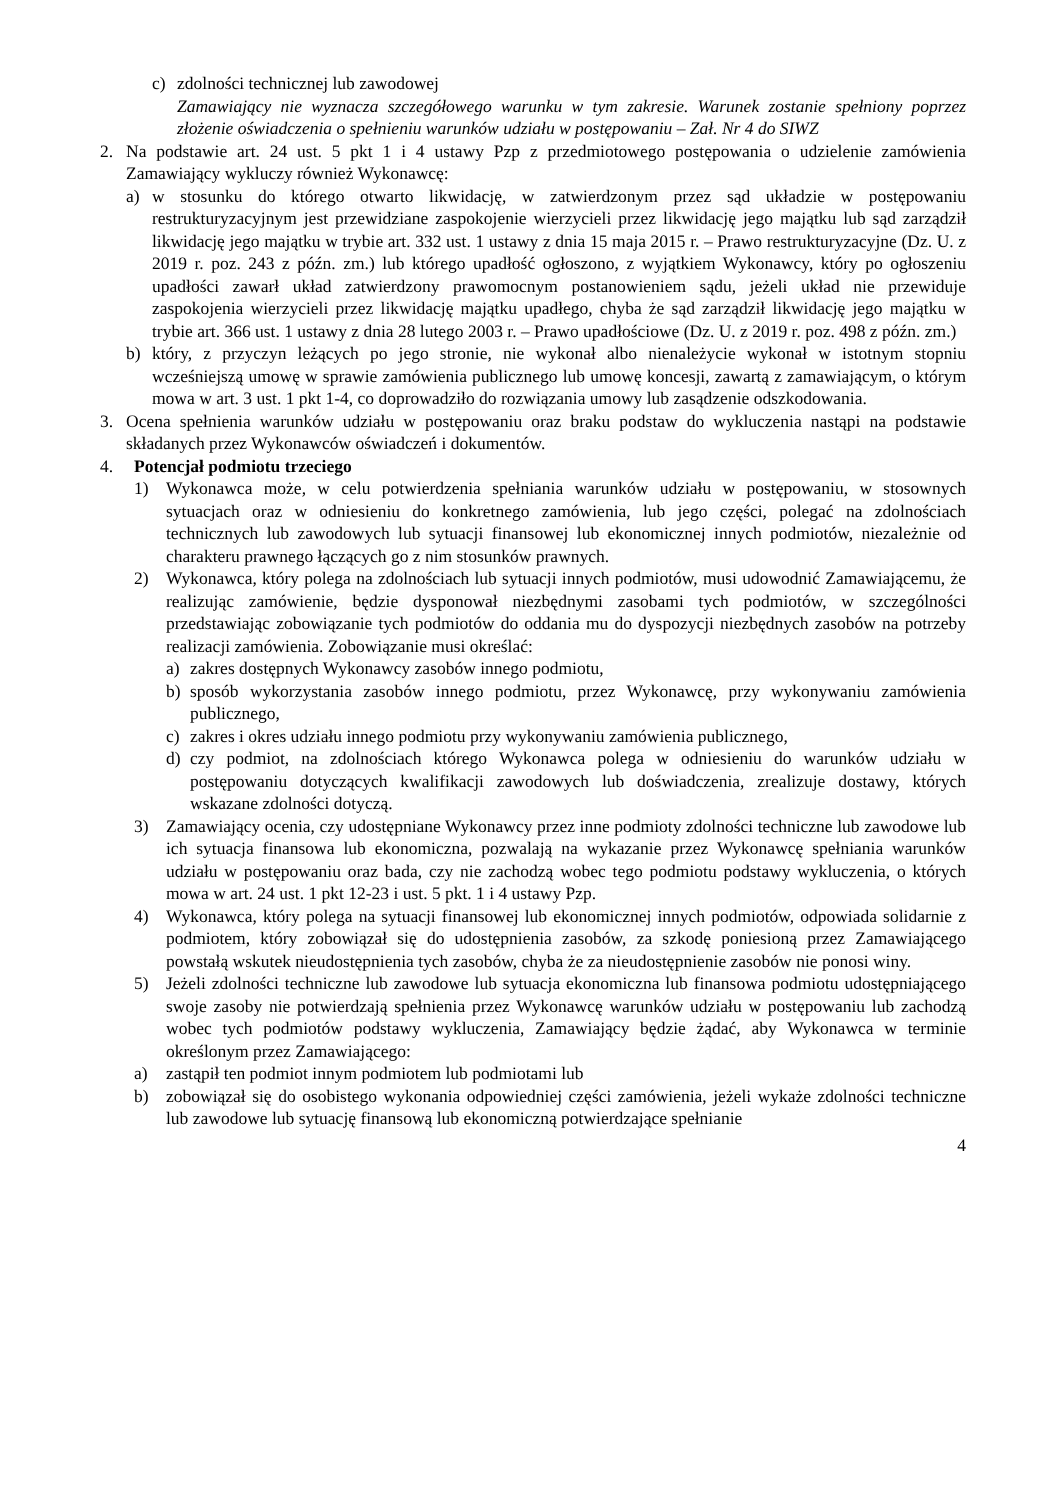c) zdolności technicznej lub zawodowej
Zamawiający nie wyznacza szczegółowego warunku w tym zakresie. Warunek zostanie spełniony poprzez złożenie oświadczenia o spełnieniu warunków udziału w postępowaniu – Zał. Nr 4 do SIWZ
2. Na podstawie art. 24 ust. 5 pkt 1 i 4 ustawy Pzp z przedmiotowego postępowania o udzielenie zamówienia Zamawiający wykluczy również Wykonawcę:
a) w stosunku do którego otwarto likwidację, w zatwierdzonym przez sąd układzie w postępowaniu restrukturyzacyjnym jest przewidziane zaspokojenie wierzycieli przez likwidację jego majątku lub sąd zarządził likwidację jego majątku w trybie art. 332 ust. 1 ustawy z dnia 15 maja 2015 r. – Prawo restrukturyzacyjne (Dz. U. z 2019 r. poz. 243 z późn. zm.) lub którego upadłość ogłoszono, z wyjątkiem Wykonawcy, który po ogłoszeniu upadłości zawarł układ zatwierdzony prawomocnym postanowieniem sądu, jeżeli układ nie przewiduje zaspokojenia wierzycieli przez likwidację majątku upadłego, chyba że sąd zarządził likwidację jego majątku w trybie art. 366 ust. 1 ustawy z dnia 28 lutego 2003 r. – Prawo upadłościowe (Dz. U. z 2019 r. poz. 498 z późn. zm.)
b) który, z przyczyn leżących po jego stronie, nie wykonał albo nienależycie wykonał w istotnym stopniu wcześniejszą umowę w sprawie zamówienia publicznego lub umowę koncesji, zawartą z zamawiającym, o którym mowa w art. 3 ust. 1 pkt 1-4, co doprowadziło do rozwiązania umowy lub zasądzenie odszkodowania.
3. Ocena spełnienia warunków udziału w postępowaniu oraz braku podstaw do wykluczenia nastąpi na podstawie składanych przez Wykonawców oświadczeń i dokumentów.
4. Potencjał podmiotu trzeciego
1) Wykonawca może, w celu potwierdzenia spełniania warunków udziału w postępowaniu, w stosownych sytuacjach oraz w odniesieniu do konkretnego zamówienia, lub jego części, polegać na zdolnościach technicznych lub zawodowych lub sytuacji finansowej lub ekonomicznej innych podmiotów, niezależnie od charakteru prawnego łączących go z nim stosunków prawnych.
2) Wykonawca, który polega na zdolnościach lub sytuacji innych podmiotów, musi udowodnić Zamawiającemu, że realizując zamówienie, będzie dysponował niezbędnymi zasobami tych podmiotów, w szczególności przedstawiając zobowiązanie tych podmiotów do oddania mu do dyspozycji niezbędnych zasobów na potrzeby realizacji zamówienia. Zobowiązanie musi określać:
a) zakres dostępnych Wykonawcy zasobów innego podmiotu,
b) sposób wykorzystania zasobów innego podmiotu, przez Wykonawcę, przy wykonywaniu zamówienia publicznego,
c) zakres i okres udziału innego podmiotu przy wykonywaniu zamówienia publicznego,
d) czy podmiot, na zdolnościach którego Wykonawca polega w odniesieniu do warunków udziału w postępowaniu dotyczących kwalifikacji zawodowych lub doświadczenia, zrealizuje dostawy, których wskazane zdolności dotyczą.
3) Zamawiający ocenia, czy udostępniane Wykonawcy przez inne podmioty zdolności techniczne lub zawodowe lub ich sytuacja finansowa lub ekonomiczna, pozwalają na wykazanie przez Wykonawcę spełniania warunków udziału w postępowaniu oraz bada, czy nie zachodzą wobec tego podmiotu podstawy wykluczenia, o których mowa w art. 24 ust. 1 pkt 12-23 i ust. 5 pkt. 1 i 4 ustawy Pzp.
4) Wykonawca, który polega na sytuacji finansowej lub ekonomicznej innych podmiotów, odpowiada solidarnie z podmiotem, który zobowiązał się do udostępnienia zasobów, za szkodę poniesioną przez Zamawiającego powstałą wskutek nieudostępnienia tych zasobów, chyba że za nieudostępnienie zasobów nie ponosi winy.
5) Jeżeli zdolności techniczne lub zawodowe lub sytuacja ekonomiczna lub finansowa podmiotu udostępniającego swoje zasoby nie potwierdzają spełnienia przez Wykonawcę warunków udziału w postępowaniu lub zachodzą wobec tych podmiotów podstawy wykluczenia, Zamawiający będzie żądać, aby Wykonawca w terminie określonym przez Zamawiającego:
a) zastąpił ten podmiot innym podmiotem lub podmiotami lub
b) zobowiązał się do osobistego wykonania odpowiedniej części zamówienia, jeżeli wykaże zdolności techniczne lub zawodowe lub sytuację finansową lub ekonomiczną potwierdzające spełnianie
4